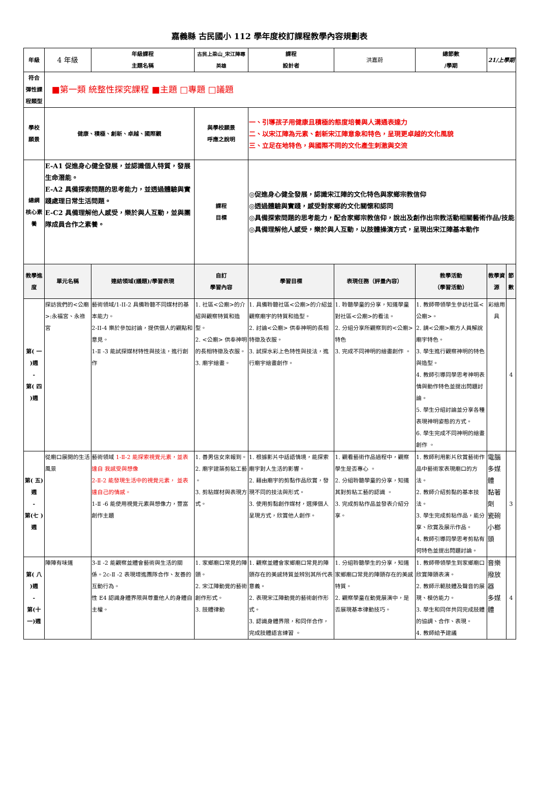嘉義縣 古民國小 112 學年度校訂課程教學內容規劃表
| 年級 | 4 年級 | 年級課程 主題名稱 | 古民上梁山_宋江陣尋英雄 | 課程 設計者 | 洪嘉蔚 | 總節數 /學期 | 21/上學期 | |
| 符合 彈性課程類型 | ■第一類 統整性探究課程 ■主題 □專題 □議題 | | | | | | | |
| 學校 願景 | 健康、積極、創新、卓越、國際觀 | | 與學校願景 呼應之說明 | 一、引導孩子用健康且積極的態度培養與人溝通表達力 二、以宋江陣為元素、創新宋江陣意象和特色，呈現更卓越的文化風貌 三、立足在地特色，與國際不同的文化產生刺激與交流 | | | | |
| 總綱 核心素養 | E-A1 促進身心健全發展，並認識個人特質，發展生命潛能。 E-A2 具備探索問題的思考能力，並透過體驗與實踐處理日常生活問題。 E-C2 具備理解他人感受，樂於與人互動，並與團隊成員合作之素養。 | | 課程 目標 | ◎促進身心健全發展，認識宋江陣的文化特色與家鄉宗教信仰 ◎透過體驗與實踐，感受對家鄉的文化關懷和認同 ◎具備探索問題的思考能力，配合家鄉宗教信仰，說出及創作出宗教活動相關藝術作品/技能 ◎具備理解他人感受，樂於與人互動，以肢體操演方式，呈現出宋江陣基本動作 | | | | |
| 教學進度 | 單元名稱 | 連結領域(議題)/學習表現 | 自訂 學習內容 | 學習目標 | 表現任務（評量內容） | 教學活動 （學習活動） | 教學資源 | 節數 |
| 第( 一 )週 - 第( 四 )週 | 探訪我們的<公廟>:永福宮、永祿宮 | 藝術領域/1-II-2 具備聆聽不同媒材的基本能力。 2-II-4 樂於參加討論，提供個人的觀點和意見。 1-Ⅱ -3 能試探媒材特性與技法，進行創作 | 1. 社區<公廟>的介紹與觀察特質和造型。 2. <公廟> 供奉神明的長相特徵及衣服。 3. 廟宇繪畫。 | 1. 具備聆聽社區<公廟>的介紹並觀察廟宇的特質和造型。 2. 討論<公廟> 供奉神明的長相特徵及衣服。 3. 試探水彩上色特性與技法，進行廟宇繪畫創作。 | 1. 聆聽學童的分享，知道學童對社區<公廟>的看法。 2. 分組分享所觀察到的<公廟>特色 3. 完成不同神明的繪畫創作 。 | 1. 教師帶領學生參訪社區<公廟>。 2. 請<公廟>廟方人員解說廟宇特色。 3. 學生進行觀察神明的特色與造型。 4. 教師引導同學思考神明表情與動作特色並提出問題討論。 5. 學生分組討論並分享各種表現神明姿態的方式。 6. 學生完成不同神明的繪畫創作 。 | 彩繪用具 | 4 |
| 第( 五)週 - 第(七 )週 | 從廟口展開的生活風景 | 藝術領域 1-Ⅱ-2 能探索視覺元素，並表達自 我感受與想像 2-Ⅱ-2 能發現生活中的視覺元素， 並表達自己的情感。 1-Ⅱ -6 能使用視覺元素與想像力，豐富創作主題 | 1. 善男信女來報到。 2. 廟宇建築剪粘工藝 。 3. 剪粘媒材與表現方式。 | 1. 根據影片中話語情境，能探索廟宇對人生活的影響。 2. 藉由廟宇的剪黏作品欣賞，發現不同的技法與形式。 3. 使用剪黏創作媒材，選擇個人呈現方式，欣賞他人創作。 | 1. 觀看藝術作品過程中，觀察學生是否專心 。 2. 分組聆聽學童的分享，知道其對剪粘工藝的認識 。 3. 完成剪粘作品並發表介紹分享。 | 1. 教師利用影片欣賞藝術作品中藝術家表現廟口的方法。 2. 教師介紹剪黏的基本技法。 3. 學生完成剪粘作品，能分享、欣賞及展示作品。 4. 教師引導同學思考剪粘有何特色並提出問題討論。 | 電腦 多媒體 黏著劑 瓷碗 小榔頭 | 3 |
| 第( 八 )週 - 第(十一)週 | 陣陣有味道 | 3-Ⅱ -2 能觀察並體會藝術與生活的關係。2c-Ⅱ -2 表現增進團隊合作、友善的互動行為。 性 E4 認識身體界限與尊重他人的身體自主權。 | 1. 家鄉廟口常見的陣頭。 2. 宋江陣動覺的藝術創作形式。 3. 肢體律動 | 1. 觀察並體會家鄉廟口常見的陣頭存在的美感特質並辨別其所代表意義。 2. 表現宋江陣動覺的藝術創作形式。 3. 認識身體界限，和同伴合作，完成肢體語言練習 。 | 1. 分組聆聽學生的分享，知道家鄉廟口常見的陣頭存在的美感特質。 2. 觀察學童在動覺展演中，是否展現基本律動技巧。 | 1. 教師帶領學生到家鄉廟口欣賞陣頭表演。 2. 教師示範肢體及聲音的展現、模仿能力。 3. 學生和同伴共同完成肢體的協調、合作、表現。 4. 教師給予建議 | 音樂撥放器 多媒體 | 4 |